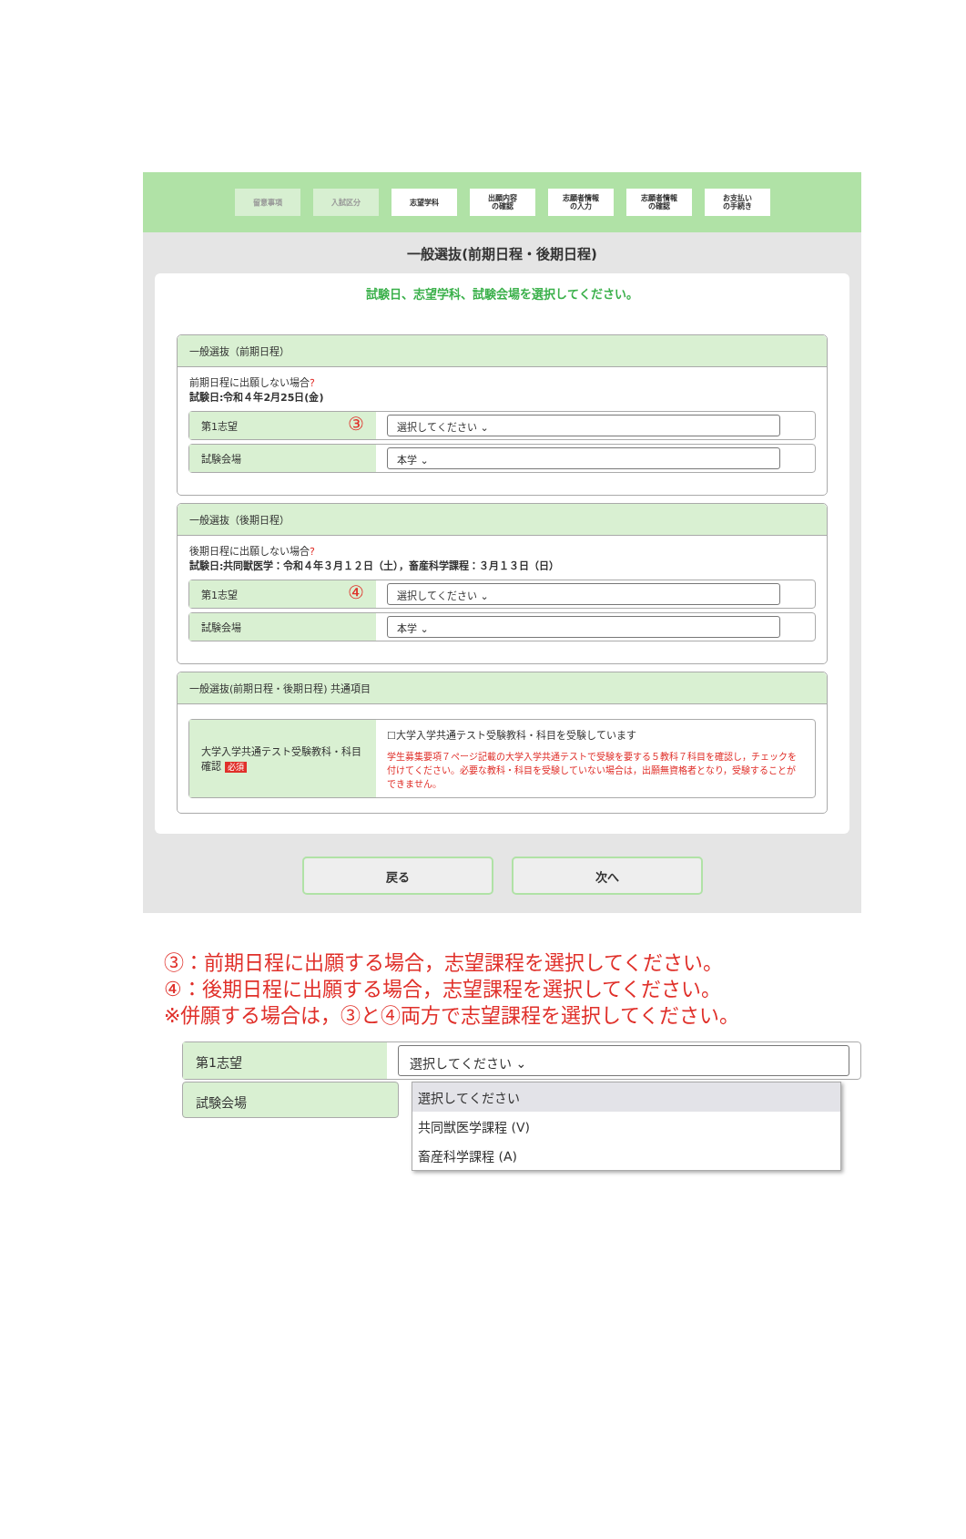留意事項 入試区分 志望学科
出願内容
の確認
志願者情報
の入力
志願者情報
の確認
お支払い
の手続き
一般選抜(前期日程・後期日程)
試験日、志望学科、試験会場を選択してください。
一般選抜（前期日程）
前期日程に出願しない場合?
試験日:令和４年2月25日(金)
第1志望 ③
選択してください ⌄
試験会場 本学 ⌄
一般選抜（後期日程）
後期日程に出願しない場合?
試験日:共同獣医学：令和４年３月１２日（土），畜産科学課程：３月１３日（日）
第1志望 ④
選択してください ⌄
試験会場 本学 ⌄
一般選抜(前期日程・後期日程) 共通項目
大学入学共通テスト受験教科・科目確認 必須
☐大学入学共通テスト受験教科・科目を受験しています
学生募集要項７ページ記載の大学入学共通テストで受験を要する５教科７科目を確認し，チェックを付けてください。必要な教科・科目を受験していない場合は，出願無資格者となり，受験することができません。
戻る 次へ
③：前期日程に出願する場合，志望課程を選択してください。
④：後期日程に出願する場合，志望課程を選択してください。
※併願する場合は，③と④両方で志望課程を選択してください。
第1志望 選択してください ⌄
試験会場
選択してください
共同獣医学課程 (V)
畜産科学課程 (A)